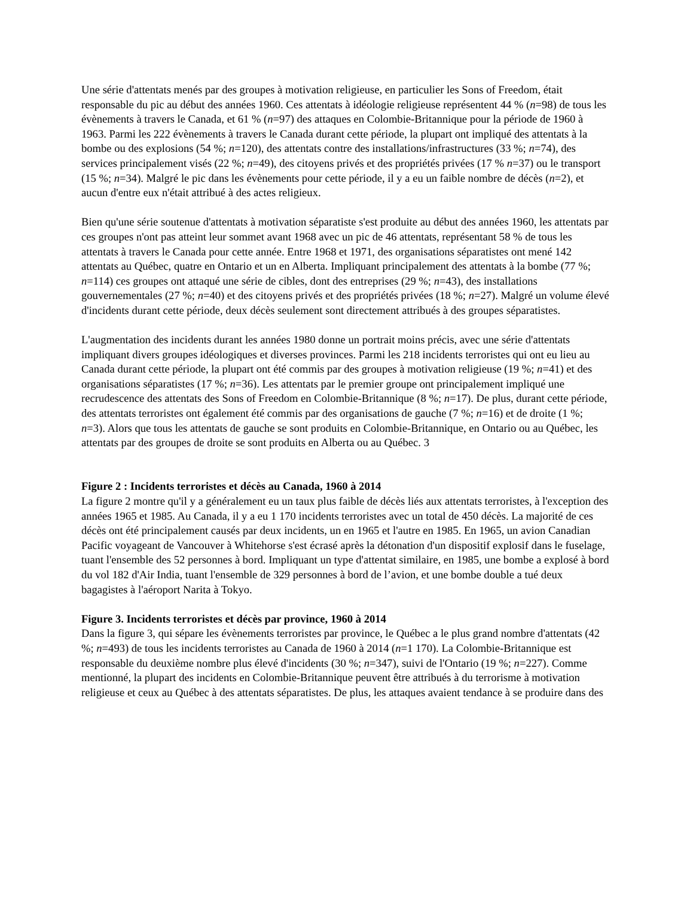Une série d'attentats menés par des groupes à motivation religieuse, en particulier les Sons of Freedom, était responsable du pic au début des années 1960. Ces attentats à idéologie religieuse représentent 44 % (n=98) de tous les évènements à travers le Canada, et 61 % (n=97) des attaques en Colombie-Britannique pour la période de 1960 à 1963. Parmi les 222 évènements à travers le Canada durant cette période, la plupart ont impliqué des attentats à la bombe ou des explosions (54 %; n=120), des attentats contre des installations/infrastructures (33 %; n=74), des services principalement visés (22 %; n=49), des citoyens privés et des propriétés privées (17 % n=37) ou le transport (15 %; n=34). Malgré le pic dans les évènements pour cette période, il y a eu un faible nombre de décès (n=2), et aucun d'entre eux n'était attribué à des actes religieux.
Bien qu'une série soutenue d'attentats à motivation séparatiste s'est produite au début des années 1960, les attentats par ces groupes n'ont pas atteint leur sommet avant 1968 avec un pic de 46 attentats, représentant 58 % de tous les attentats à travers le Canada pour cette année. Entre 1968 et 1971, des organisations séparatistes ont mené 142 attentats au Québec, quatre en Ontario et un en Alberta. Impliquant principalement des attentats à la bombe (77 %; n=114) ces groupes ont attaqué une série de cibles, dont des entreprises (29 %; n=43), des installations gouvernementales (27 %; n=40) et des citoyens privés et des propriétés privées (18 %; n=27). Malgré un volume élevé d'incidents durant cette période, deux décès seulement sont directement attribués à des groupes séparatistes.
L'augmentation des incidents durant les années 1980 donne un portrait moins précis, avec une série d'attentats impliquant divers groupes idéologiques et diverses provinces. Parmi les 218 incidents terroristes qui ont eu lieu au Canada durant cette période, la plupart ont été commis par des groupes à motivation religieuse (19 %; n=41) et des organisations séparatistes (17 %; n=36). Les attentats par le premier groupe ont principalement impliqué une recrudescence des attentats des Sons of Freedom en Colombie-Britannique (8 %; n=17). De plus, durant cette période, des attentats terroristes ont également été commis par des organisations de gauche (7 %; n=16) et de droite (1 %; n=3). Alors que tous les attentats de gauche se sont produits en Colombie-Britannique, en Ontario ou au Québec, les attentats par des groupes de droite se sont produits en Alberta ou au Québec. 3
Figure 2 : Incidents terroristes et décès au Canada, 1960 à 2014
La figure 2 montre qu'il y a généralement eu un taux plus faible de décès liés aux attentats terroristes, à l'exception des années 1965 et 1985. Au Canada, il y a eu 1 170 incidents terroristes avec un total de 450 décès. La majorité de ces décès ont été principalement causés par deux incidents, un en 1965 et l'autre en 1985. En 1965, un avion Canadian Pacific voyageant de Vancouver à Whitehorse s'est écrasé après la détonation d'un dispositif explosif dans le fuselage, tuant l'ensemble des 52 personnes à bord. Impliquant un type d'attentat similaire, en 1985, une bombe a explosé à bord du vol 182 d'Air India, tuant l'ensemble de 329 personnes à bord de l’avion, et une bombe double a tué deux bagagistes à l'aéroport Narita à Tokyo.
Figure 3. Incidents terroristes et décès par province, 1960 à 2014
Dans la figure 3, qui sépare les évènements terroristes par province, le Québec a le plus grand nombre d'attentats (42 %; n=493) de tous les incidents terroristes au Canada de 1960 à 2014 (n=1 170). La Colombie-Britannique est responsable du deuxième nombre plus élevé d'incidents (30 %; n=347), suivi de l'Ontario (19 %; n=227). Comme mentionné, la plupart des incidents en Colombie-Britannique peuvent être attribués à du terrorisme à motivation religieuse et ceux au Québec à des attentats séparatistes. De plus, les attaques avaient tendance à se produire dans des